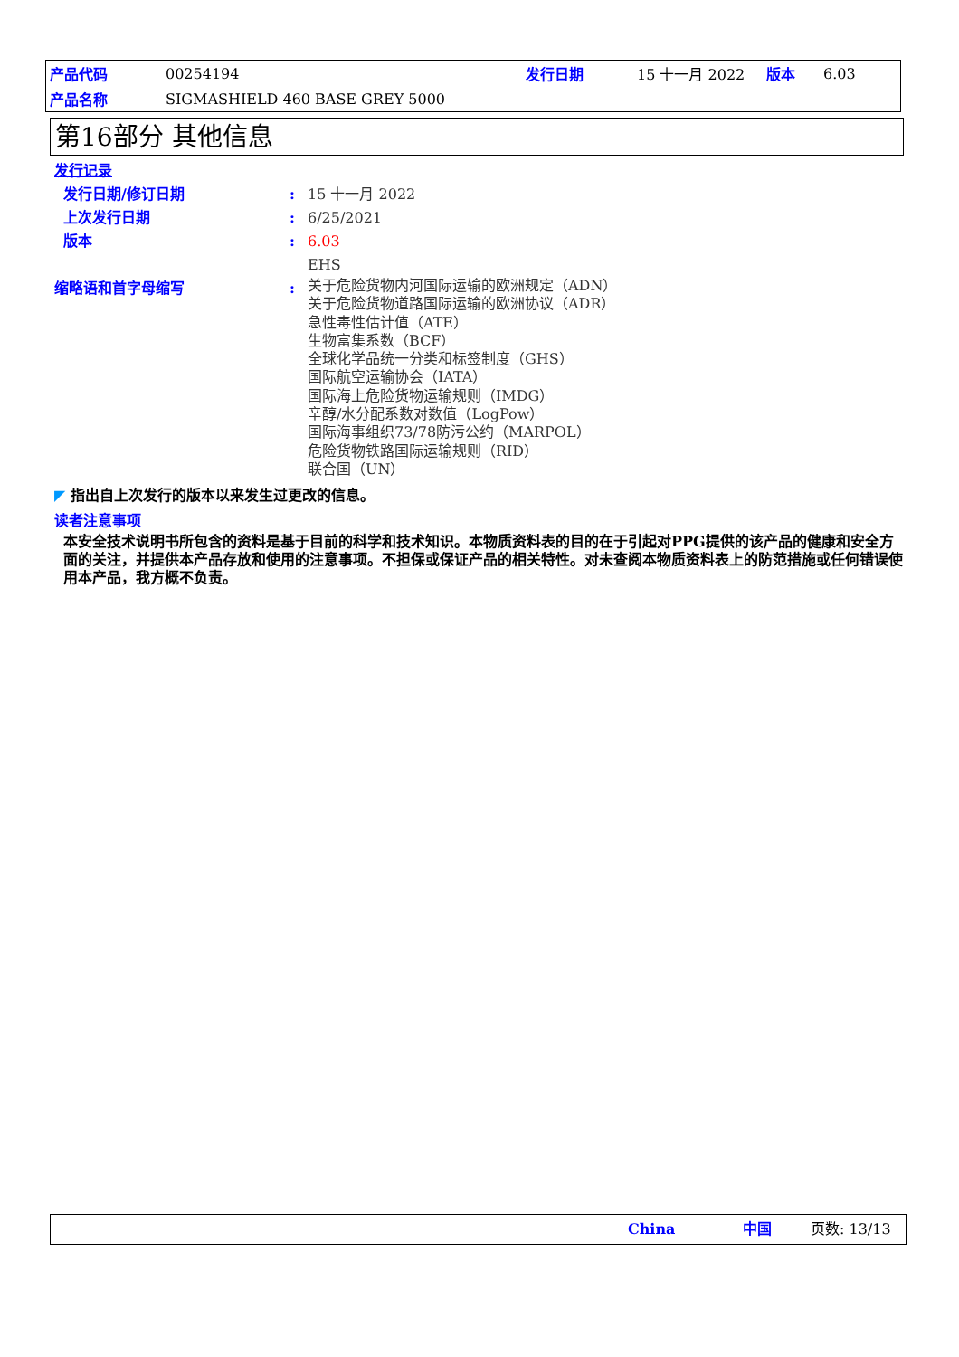| 产品代码 | 00254194 | 发行日期 | 15 十一月 2022 | 版本 | 6.03 |
| 产品名称 | SIGMASHIELD 460 BASE GREY 5000 | | | | |
第16部分 其他信息
发行记录
发行日期/修订日期 : 15 十一月 2022
上次发行日期 : 6/25/2021
版本 : 6.03
EHS
缩略语和首字母缩写 :
关于危险货物内河国际运输的欧洲规定（ADN）
关于危险货物道路国际运输的欧洲协议（ADR）
急性毒性估计值（ATE）
生物富集系数（BCF）
全球化学品统一分类和标签制度（GHS）
国际航空运输协会（IATA）
国际海上危险货物运输规则（IMDG）
辛醇/水分配系数对数值（LogPow）
国际海事组织73/78防污公约（MARPOL）
危险货物铁路国际运输规则（RID）
联合国（UN）
◤ 指出自上次发行的版本以来发生过更改的信息。
读者注意事项
本安全技术说明书所包含的资料是基于目前的科学和技术知识。本物质资料表的目的在于引起对PPG提供的该产品的健康和安全方面的关注，并提供本产品存放和使用的注意事项。不担保或保证产品的相关特性。对未查阅本物质资料表上的防范措施或任何错误使用本产品，我方概不负责。
China 中国 页数: 13/13